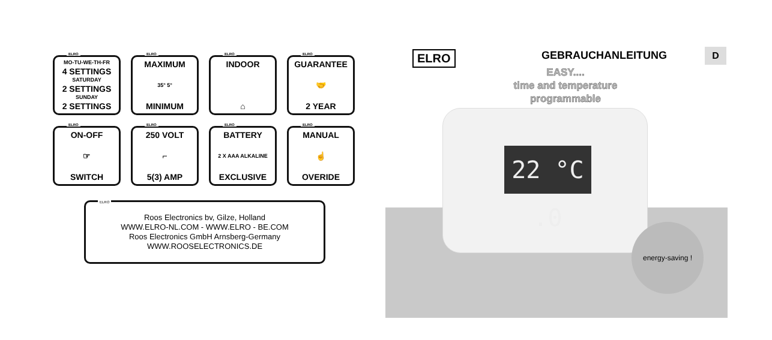ELRO
MO-TU-WE-TH-FR
4 SETTINGS
SATURDAY
2 SETTINGS
SUNDAY
2 SETTINGS
ELRO
MAXIMUM
35° 5°
MINIMUM
ELRO
INDOOR
⌂
ELRO
GUARANTEE
🤝
2 YEAR
ELRO
ON-OFF
☞
SWITCH
ELRO
250 VOLT
⌐
5(3) AMP
ELRO
BATTERY
2 X AAA ALKALINE
EXCLUSIVE
ELRO
MANUAL
☝
OVERIDE
ELRO
Roos Electronics bv, Gilze, Holland
WWW.ELRO-NL.COM - WWW.ELRO - BE.COM
Roos Electronics GmbH Arnsberg-Germany
WWW.ROOSELECTRONICS.DE
ELRO GEBRAUCHANLEITUNG
EASY....
time and temperature
programmable
22 °C .0
energy-saving !
D